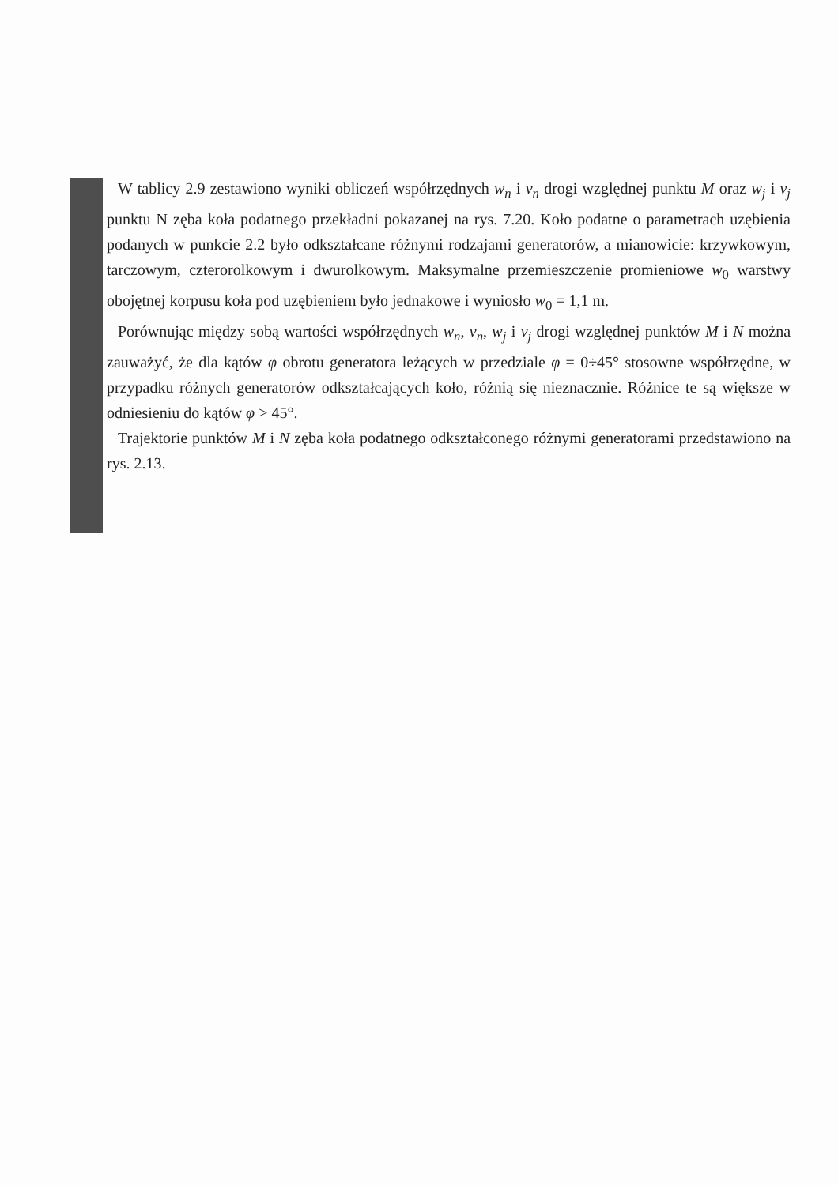W tablicy 2.9 zestawiono wyniki obliczeń współrzędnych w<sub>n</sub> i v<sub>n</sub> drogi względnej punktu M oraz w<sub>j</sub> i v<sub>j</sub> punktu N zęba koła podatnego przekładni pokazanej na rys. 7.20. Koło podatne o parametrach uzębienia podanych w punkcie 2.2 było odkształcane różnymi rodzajami generatorów, a mianowicie: krzywkowym, tarczowym, czterorolkowym i dwurolkowym. Maksymalne przemieszczenie promieniowe w<sub>0</sub> warstwy obojętnej korpusu koła pod uzębieniem było jednakowe i wyniosło w<sub>0</sub> = 1,1 m.
Porównując między sobą wartości współrzędnych w<sub>n</sub>, v<sub>n</sub>, w<sub>j</sub> i v<sub>j</sub> drogi względnej punktów M i N można zauważyć, że dla kątów φ obrotu generatora leżących w przedziale φ = 0÷45° stosowne współrzędne, w przypadku różnych generatorów odkształcających koło, różnią się nieznacznie. Różnice te są większe w odniesieniu do kątów φ > 45°.
Trajektorie punktów M i N zęba koła podatnego odkształconego różnymi generatorami przedstawiono na rys. 2.13.